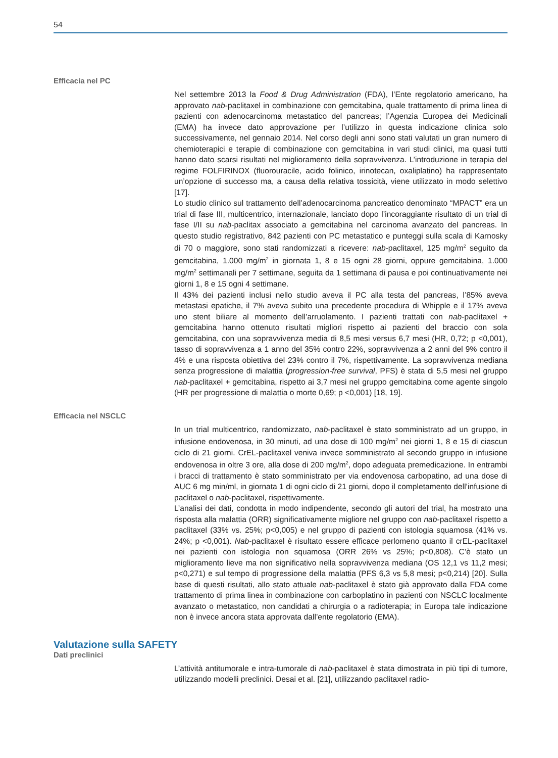54
Efficacia nel PC
Nel settembre 2013 la Food & Drug Administration (FDA), l’Ente regolatorio americano, ha approvato nab-paclitaxel in combinazione con gemcitabina, quale trattamento di prima linea di pazienti con adenocarcinoma metastatico del pancreas; l’Agenzia Europea dei Medicinali (EMA) ha invece dato approvazione per l’utilizzo in questa indicazione clinica solo successivamente, nel gennaio 2014. Nel corso degli anni sono stati valutati un gran numero di chemioterapici e terapie di combinazione con gemcitabina in vari studi clinici, ma quasi tutti hanno dato scarsi risultati nel miglioramento della sopravvivenza. L’introduzione in terapia del regime FOLFIRINOX (fluorouracile, acido folinico, irinotecan, oxaliplatino) ha rappresentato un’opzione di successo ma, a causa della relativa tossicità, viene utilizzato in modo selettivo [17].
Lo studio clinico sul trattamento dell’adenocarcinoma pancreatico denominato “MPACT” era un trial di fase III, multicentrico, internazionale, lanciato dopo l’incoraggiante risultato di un trial di fase I/II su nab-paclitax associato a gemcitabina nel carcinoma avanzato del pancreas. In questo studio registrativo, 842 pazienti con PC metastatico e punteggi sulla scala di Karnosky di 70 o maggiore, sono stati randomizzati a ricevere: nab-paclitaxel, 125 mg/m<sup>2</sup> seguito da gemcitabina, 1.000 mg/m<sup>2</sup> in giornata 1, 8 e 15 ogni 28 giorni, oppure gemcitabina, 1.000 mg/m<sup>2</sup> settimanali per 7 settimane, seguita da 1 settimana di pausa e poi continuativamente nei giorni 1, 8 e 15 ogni 4 settimane.
Il 43% dei pazienti inclusi nello studio aveva il PC alla testa del pancreas, l’85% aveva metastasi epatiche, il 7% aveva subito una precedente procedura di Whipple e il 17% aveva uno stent biliare al momento dell’arruolamento. I pazienti trattati con nab-paclitaxel + gemcitabina hanno ottenuto risultati migliori rispetto ai pazienti del braccio con sola gemcitabina, con una sopravvivenza media di 8,5 mesi versus 6,7 mesi (HR, 0,72; p <0,001), tasso di sopravvivenza a 1 anno del 35% contro 22%, sopravvivenza a 2 anni del 9% contro il 4% e una risposta obiettiva del 23% contro il 7%, rispettivamente. La sopravvivenza mediana senza progressione di malattia (progression-free survival, PFS) è stata di 5,5 mesi nel gruppo nab-paclitaxel + gemcitabina, rispetto ai 3,7 mesi nel gruppo gemcitabina come agente singolo (HR per progressione di malattia o morte 0,69; p <0,001) [18, 19].
Efficacia nel NSCLC
In un trial multicentrico, randomizzato, nab-paclitaxel è stato somministrato ad un gruppo, in infusione endovenosa, in 30 minuti, ad una dose di 100 mg/m<sup>2</sup> nei giorni 1, 8 e 15 di ciascun ciclo di 21 giorni. CrEL-paclitaxel veniva invece somministrato al secondo gruppo in infusione endovenosa in oltre 3 ore, alla dose di 200 mg/m<sup>2</sup>, dopo adeguata premedicazione. In entrambi i bracci di trattamento è stato somministrato per via endovenosa carbopatino, ad una dose di AUC 6 mg min/ml, in giornata 1 di ogni ciclo di 21 giorni, dopo il completamento dell’infusione di paclitaxel o nab-paclitaxel, rispettivamente.
L’analisi dei dati, condotta in modo indipendente, secondo gli autori del trial, ha mostrato una risposta alla malattia (ORR) significativamente migliore nel gruppo con nab-paclitaxel rispetto a paclitaxel (33% vs. 25%; p<0,005) e nel gruppo di pazienti con istologia squamosa (41% vs. 24%; p <0,001). Nab-paclitaxel è risultato essere efficace perlomeno quanto il crEL-paclitaxel nei pazienti con istologia non squamosa (ORR 26% vs 25%; p<0,808). C’è stato un miglioramento lieve ma non significativo nella sopravvivenza mediana (OS 12,1 vs 11,2 mesi; p<0,271) e sul tempo di progressione della malattia (PFS 6,3 vs 5,8 mesi; p<0,214) [20]. Sulla base di questi risultati, allo stato attuale nab-paclitaxel è stato già approvato dalla FDA come trattamento di prima linea in combinazione con carboplatino in pazienti con NSCLC localmente avanzato o metastatico, non candidati a chirurgia o a radioterapia; in Europa tale indicazione non è invece ancora stata approvata dall’ente regolatorio (EMA).
Valutazione sulla SAFETY
Dati preclinici
L’attività antitumorale e intra-tumorale di nab-paclitaxel è stata dimostrata in più tipi di tumore, utilizzando modelli preclinici. Desai et al. [21], utilizzando paclitaxel radio-